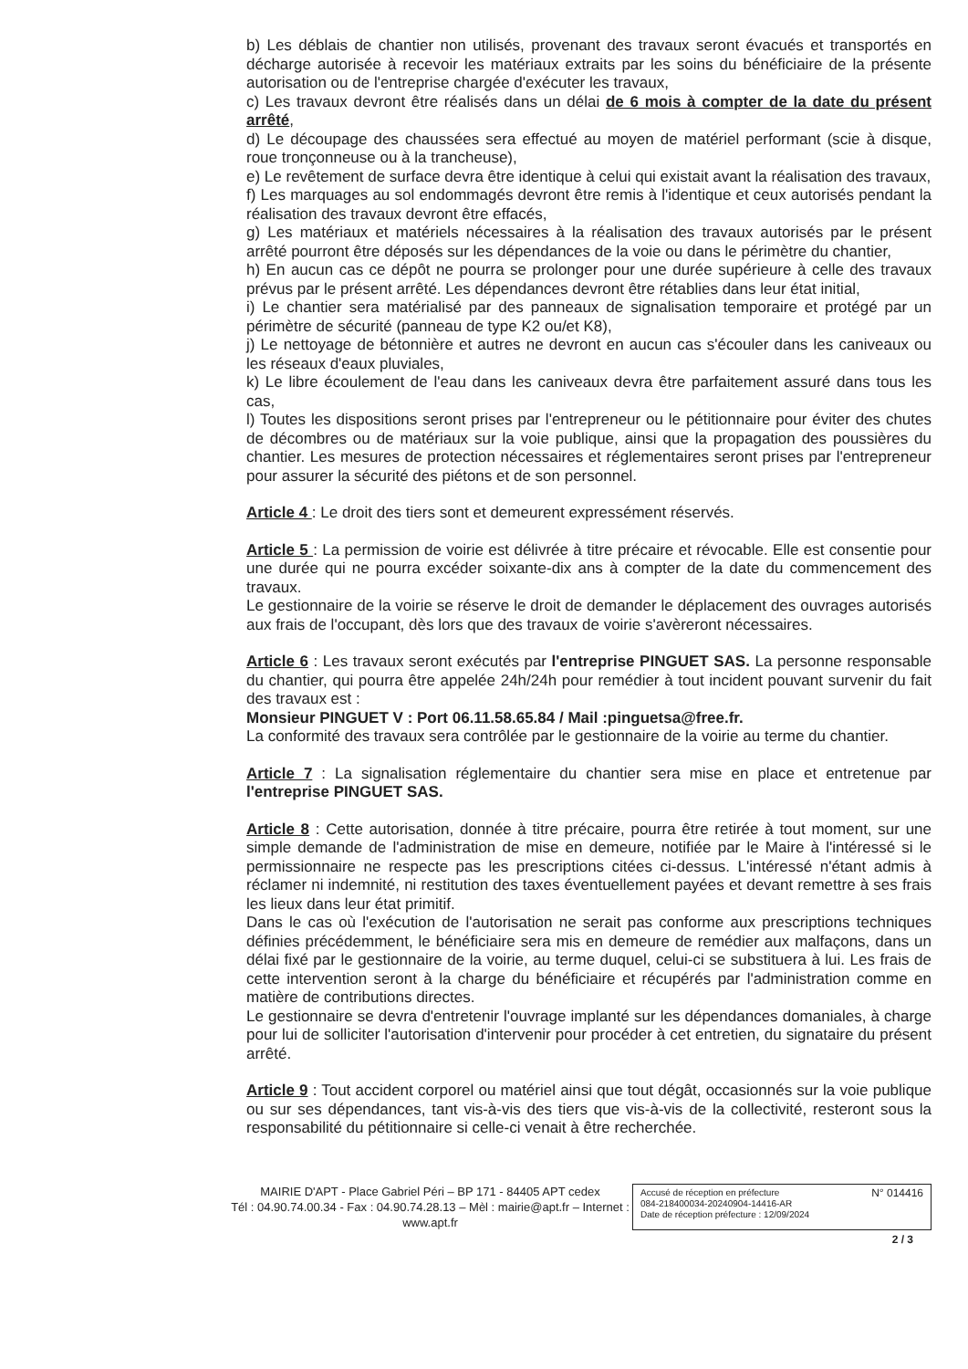b) Les déblais de chantier non utilisés, provenant des travaux seront évacués et transportés en décharge autorisée à recevoir les matériaux extraits par les soins du bénéficiaire de la présente autorisation ou de l'entreprise chargée d'exécuter les travaux,
c) Les travaux devront être réalisés dans un délai de 6 mois à compter de la date du présent arrêté,
d) Le découpage des chaussées sera effectué au moyen de matériel performant (scie à disque, roue tronçonneuse ou à la trancheuse),
e) Le revêtement de surface devra être identique à celui qui existait avant la réalisation des travaux,
f) Les marquages au sol endommagés devront être remis à l'identique et ceux autorisés pendant la réalisation des travaux devront être effacés,
g) Les matériaux et matériels nécessaires à la réalisation des travaux autorisés par le présent arrêté pourront être déposés sur les dépendances de la voie ou dans le périmètre du chantier,
h) En aucun cas ce dépôt ne pourra se prolonger pour une durée supérieure à celle des travaux prévus par le présent arrêté. Les dépendances devront être rétablies dans leur état initial,
i) Le chantier sera matérialisé par des panneaux de signalisation temporaire et protégé par un périmètre de sécurité (panneau de type K2 ou/et K8),
j) Le nettoyage de bétonnière et autres ne devront en aucun cas s'écouler dans les caniveaux ou les réseaux d'eaux pluviales,
k) Le libre écoulement de l'eau dans les caniveaux devra être parfaitement assuré dans tous les cas,
l) Toutes les dispositions seront prises par l'entrepreneur ou le pétitionnaire pour éviter des chutes de décombres ou de matériaux sur la voie publique, ainsi que la propagation des poussières du chantier. Les mesures de protection nécessaires et réglementaires seront prises par l'entrepreneur pour assurer la sécurité des piétons et de son personnel.
Article 4 : Le droit des tiers sont et demeurent expressément réservés.
Article 5 : La permission de voirie est délivrée à titre précaire et révocable. Elle est consentie pour une durée qui ne pourra excéder soixante-dix ans à compter de la date du commencement des travaux.
Le gestionnaire de la voirie se réserve le droit de demander le déplacement des ouvrages autorisés aux frais de l'occupant, dès lors que des travaux de voirie s'avèreront nécessaires.
Article 6 : Les travaux seront exécutés par l'entreprise PINGUET SAS. La personne responsable du chantier, qui pourra être appelée 24h/24h pour remédier à tout incident pouvant survenir du fait des travaux est :
Monsieur PINGUET V : Port 06.11.58.65.84 / Mail :pinguetsa@free.fr.
La conformité des travaux sera contrôlée par le gestionnaire de la voirie au terme du chantier.
Article 7 : La signalisation réglementaire du chantier sera mise en place et entretenue par l'entreprise PINGUET SAS.
Article 8 : Cette autorisation, donnée à titre précaire, pourra être retirée à tout moment, sur une simple demande de l'administration de mise en demeure, notifiée par le Maire à l'intéressé si le permissionnaire ne respecte pas les prescriptions citées ci-dessus. L'intéressé n'étant admis à réclamer ni indemnité, ni restitution des taxes éventuellement payées et devant remettre à ses frais les lieux dans leur état primitif.
Dans le cas où l'exécution de l'autorisation ne serait pas conforme aux prescriptions techniques définies précédemment, le bénéficiaire sera mis en demeure de remédier aux malfaçons, dans un délai fixé par le gestionnaire de la voirie, au terme duquel, celui-ci se substituera à lui. Les frais de cette intervention seront à la charge du bénéficiaire et récupérés par l'administration comme en matière de contributions directes.
Le gestionnaire se devra d'entretenir l'ouvrage implanté sur les dépendances domaniales, à charge pour lui de solliciter l'autorisation d'intervenir pour procéder à cet entretien, du signataire du présent arrêté.
Article 9 : Tout accident corporel ou matériel ainsi que tout dégât, occasionnés sur la voie publique ou sur ses dépendances, tant vis-à-vis des tiers que vis-à-vis de la collectivité, resteront sous la responsabilité du pétitionnaire si celle-ci venait à être recherchée.
MAIRIE D'APT - Place Gabriel Péri – BP 171 - 84405 APT cedex
Tél : 04.90.74.00.34 - Fax : 04.90.74.28.13 – Mèl : mairie@apt.fr – Internet : www.apt.fr
Accusé de réception en préfecture N° 014416
084-218400034-20240904-14416-AR
Date de réception préfecture : 12/09/2024
2 / 3